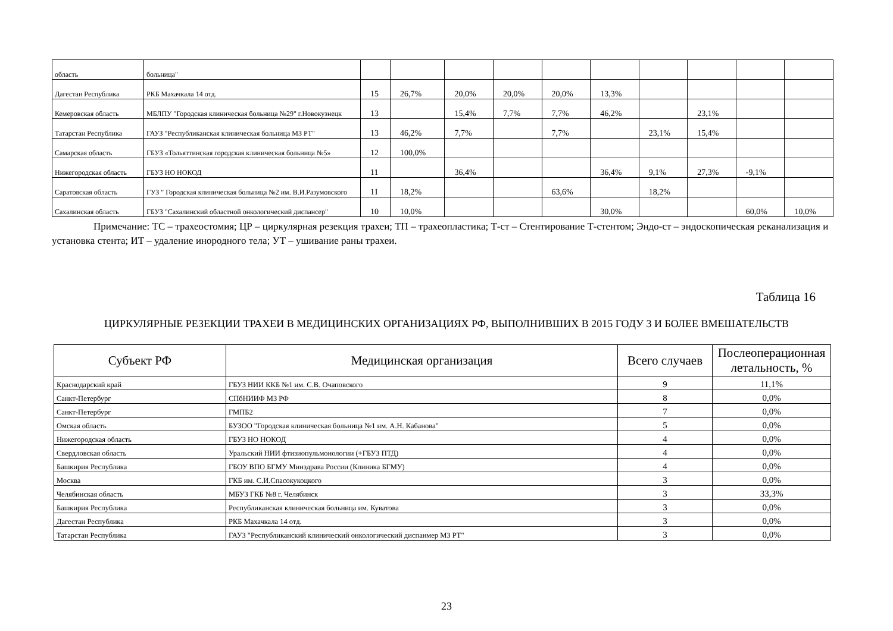| область | больница" | | | | | | | | | | |
| Дагестан Республика | РКБ Махачкала 14 отд. | 15 | 26,7% | 20,0% | 20,0% | 20,0% | 13,3% | | | | |
| Кемеровская область | МБЛПУ "Городская клиническая больница №29" г.Новокузнецк | 13 | | 15,4% | 7,7% | 7,7% | 46,2% | | 23,1% | | |
| Татарстан Республика | ГАУЗ "Республиканская клиническая больница МЗ РТ" | 13 | 46,2% | 7,7% | | 7,7% | | 23,1% | 15,4% | | |
| Самарская область | ГБУЗ «Тольяттинская городская клиническая больница №5» | 12 | 100,0% | | | | | | | | |
| Нижегородская область | ГБУЗ НО НОКОД | 11 | | 36,4% | | | 36,4% | 9,1% | 27,3% | -9,1% | |
| Саратовская область | ГУЗ " Городская клиническая больница №2 им. В.И.Разумовского | 11 | 18,2% | | | 63,6% | | 18,2% | | | |
| Сахалинская область | ГБУЗ "Сахалинский областной онкологический диспансер" | 10 | 10,0% | | | | 30,0% | | | 60,0% | 10,0% |
Примечание: ТС – трахеостомия; ЦР – циркулярная резекция трахеи; ТП – трахеопластика; Т-ст – Стентирование Т-стентом; Эндо-ст – эндоскопическая реканализация и установка стента; ИТ – удаление инородного тела; УТ – ушивание раны трахеи.
Таблица 16
ЦИРКУЛЯРНЫЕ РЕЗЕКЦИИ ТРАХЕИ В МЕДИЦИНСКИХ ОРГАНИЗАЦИЯХ РФ, ВЫПОЛНИВШИХ В 2015 ГОДУ 3 И БОЛЕЕ ВМЕШАТЕЛЬСТВ
| Субъект РФ | Медицинская организация | Всего случаев | Послеоперационная летальность, % |
| --- | --- | --- | --- |
| Краснодарский край | ГБУЗ НИИ ККБ №1 им. С.В. Очаповского | 9 | 11,1% |
| Санкт-Петербург | СПбНИИФ МЗ РФ | 8 | 0,0% |
| Санкт-Петербург | ГМПБ2 | 7 | 0,0% |
| Омская область | БУЗОО "Городская клиническая больница №1 им. А.Н. Кабанова" | 5 | 0,0% |
| Нижегородская область | ГБУЗ НО НОКОД | 4 | 0,0% |
| Свердловская область | Уральский НИИ фтизиопульмонологии (+ГБУЗ ПТД) | 4 | 0,0% |
| Башкирия Республика | ГБОУ ВПО БГМУ Минздрава России (Клиника БГМУ) | 4 | 0,0% |
| Москва | ГКБ им. С.И.Спасокукоцкого | 3 | 0,0% |
| Челябинская область | МБУЗ ГКБ №8 г. Челябинск | 3 | 33,3% |
| Башкирия Республика | Республиканская клиническая больница им. Куватова | 3 | 0,0% |
| Дагестан Республика | РКБ Махачкала 14 отд. | 3 | 0,0% |
| Татарстан Республика | ГАУЗ "Республиканский клинический онкологический диспанмер МЗ РТ" | 3 | 0,0% |
23